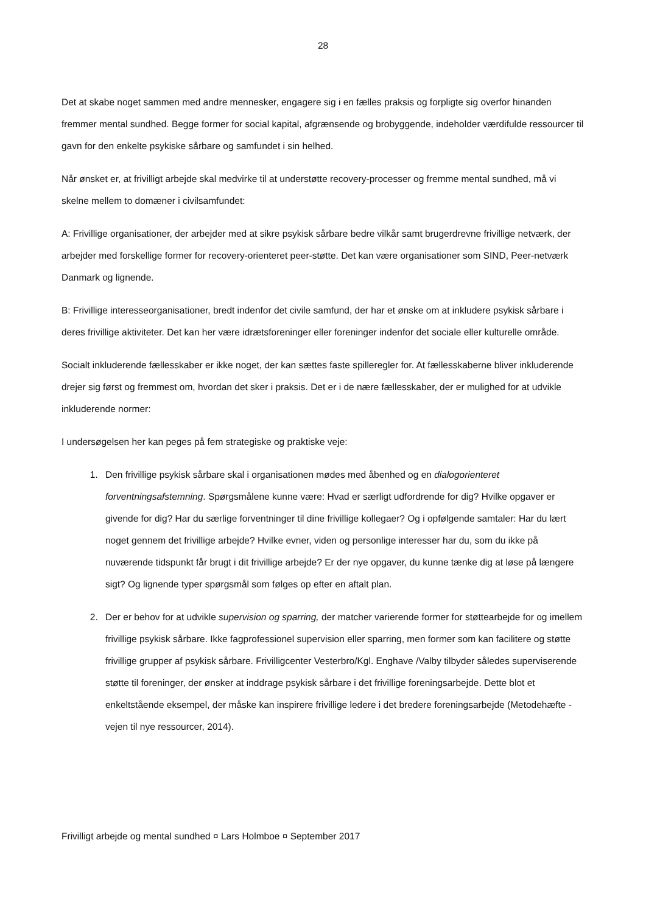28
Det at skabe noget sammen med andre mennesker, engagere sig i en fælles praksis og forpligte sig overfor hinanden fremmer mental sundhed. Begge former for social kapital, afgrænsende og brobyggende, indeholder værdifulde ressourcer til gavn for den enkelte psykiske sårbare og samfundet i sin helhed.
Når ønsket er, at frivilligt arbejde skal medvirke til at understøtte recovery-processer og fremme mental sundhed, må vi skelne mellem to domæner i civilsamfundet:
A: Frivillige organisationer, der arbejder med at sikre psykisk sårbare bedre vilkår samt brugerdrevne frivillige netværk, der arbejder med forskellige former for recovery-orienteret peer-støtte. Det kan være organisationer som SIND, Peer-netværk Danmark og lignende.
B: Frivillige interesseorganisationer, bredt indenfor det civile samfund, der har et ønske om at inkludere psykisk sårbare i deres frivillige aktiviteter. Det kan her være idrætsforeninger eller foreninger indenfor det sociale eller kulturelle område.
Socialt inkluderende fællesskaber er ikke noget, der kan sættes faste spilleregler for. At fællesskaberne bliver inkluderende drejer sig først og fremmest om, hvordan det sker i praksis. Det er i de nære fællesskaber, der er mulighed for at udvikle inkluderende normer:
I undersøgelsen her kan peges på fem strategiske og praktiske veje:
1. Den frivillige psykisk sårbare skal i organisationen mødes med åbenhed og en dialogorienteret forventningsafstemning. Spørgsmålene kunne være: Hvad er særligt udfordrende for dig? Hvilke opgaver er givende for dig? Har du særlige forventninger til dine frivillige kollegaer? Og i opfølgende samtaler: Har du lært noget gennem det frivillige arbejde? Hvilke evner, viden og personlige interesser har du, som du ikke på nuværende tidspunkt får brugt i dit frivillige arbejde? Er der nye opgaver, du kunne tænke dig at løse på længere sigt? Og lignende typer spørgsmål som følges op efter en aftalt plan.
2. Der er behov for at udvikle supervision og sparring, der matcher varierende former for støttearbejde for og imellem frivillige psykisk sårbare. Ikke fagprofessionel supervision eller sparring, men former som kan facilitere og støtte frivillige grupper af psykisk sårbare. Frivilligcenter Vesterbro/Kgl. Enghave /Valby tilbyder således superviserende støtte til foreninger, der ønsker at inddrage psykisk sårbare i det frivillige foreningsarbejde. Dette blot et enkeltstående eksempel, der måske kan inspirere frivillige ledere i det bredere foreningsarbejde (Metodehæfte - vejen til nye ressourcer, 2014).
Frivilligt arbejde og mental sundhed ¤ Lars Holmboe ¤ September 2017